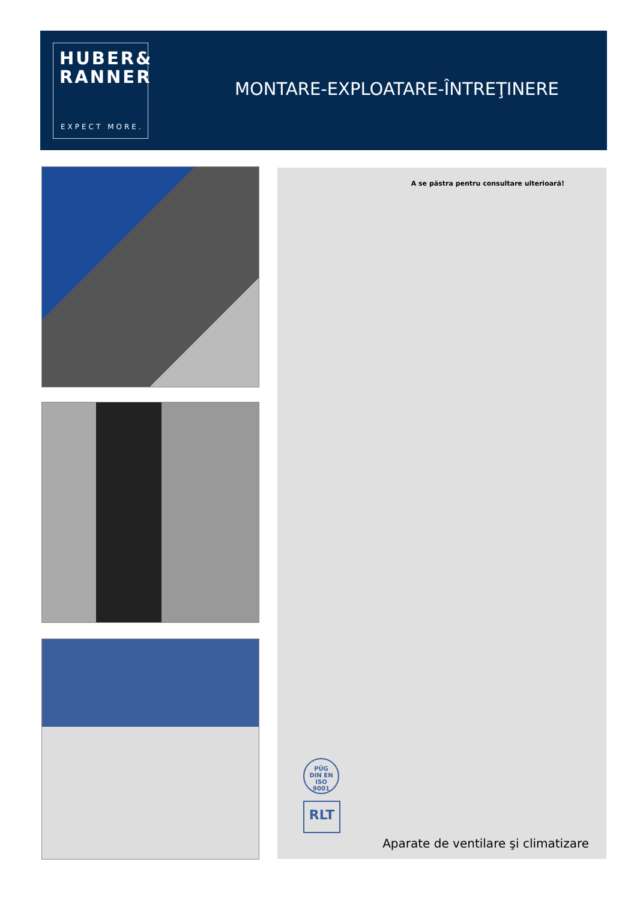HUBER&
RANNER
EXPECT MORE.
MONTARE-EXPLOATARE-ÎNTREŢINERE
A se păstra pentru consultare ulterioară!
PÜG
DIN EN ISO
9001
RLT
Aparate de ventilare şi climatizare